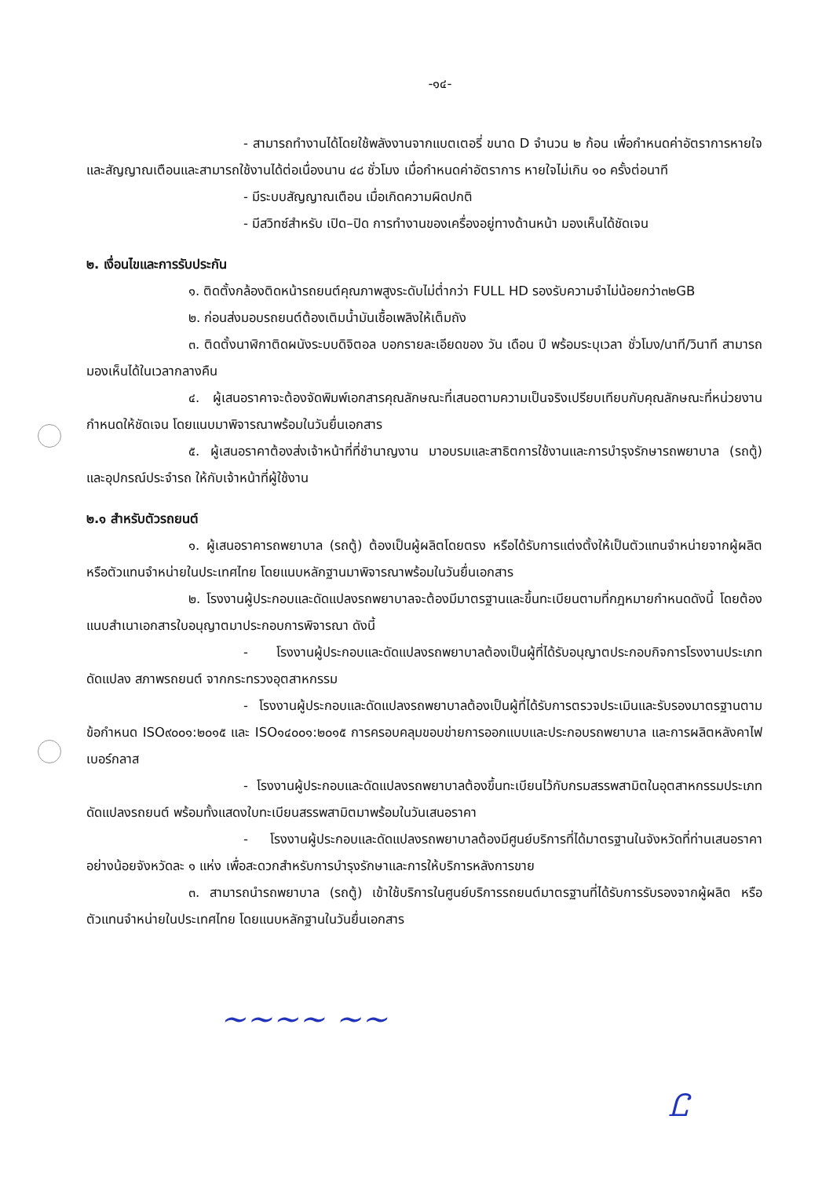-๑๔-
- สามารถทำงานได้โดยใช้พลังงานจากแบตเตอรี่ ขนาด D จำนวน ๒ ก้อน เพื่อกำหนดค่าอัตราการหายใจและสัญญาณเตือนและสามารถใช้งานได้ต่อเนื่องนาน ๔๘ ชั่วโมง เมื่อกำหนดค่าอัตราการ หายใจไม่เกิน ๑๐ ครั้งต่อนาที
- มีระบบสัญญาณเตือน เมื่อเกิดความผิดปกติ
- มีสวิทซ์สำหรับ เปิด–ปิด การทำงานของเครื่องอยู่ทางด้านหน้า มองเห็นได้ชัดเจน
๒. เงื่อนไขและการรับประกัน
๑. ติดตั้งกล้องติดหน้ารถยนต์คุณภาพสูงระดับไม่ต่ำกว่า FULL HD รองรับความจำไม่น้อยกว่า๓๒GB
๒. ก่อนส่งมอบรถยนต์ต้องเติมน้ำมันเชื้อเพลิงให้เต็มถัง
๓. ติดตั้งนาฬิกาติดผนังระบบดิจิตอล บอกรายละเอียดของ วัน เดือน ปี พร้อมระบุเวลา ชั่วโมง/นาที/วินาที สามารถมองเห็นได้ในเวลากลางคืน
๔. ผู้เสนอราคาจะต้องจัดพิมพ์เอกสารคุณลักษณะที่เสนอตามความเป็นจริงเปรียบเทียบกับคุณลักษณะที่หน่วยงานกำหนดให้ชัดเจน โดยแนบมาพิจารณาพร้อมในวันยื่นเอกสาร
๕. ผู้เสนอราคาต้องส่งเจ้าหน้าที่ที่ชำนาญงาน มาอบรมและสาธิตการใช้งานและการบำรุงรักษารถพยาบาล (รถตู้) และอุปกรณ์ประจำรถ ให้กับเจ้าหน้าที่ผู้ใช้งาน
๒.๑ สำหรับตัวรถยนต์
๑. ผู้เสนอราคารถพยาบาล (รถตู้) ต้องเป็นผู้ผลิตโดยตรง หรือได้รับการแต่งตั้งให้เป็นตัวแทนจำหน่ายจากผู้ผลิตหรือตัวแทนจำหน่ายในประเทศไทย โดยแนบหลักฐานมาพิจารณาพร้อมในวันยื่นเอกสาร
๒. โรงงานผู้ประกอบและดัดแปลงรถพยาบาลจะต้องมีมาตรฐานและขึ้นทะเบียนตามที่กฎหมายกำหนดดังนี้ โดยต้องแนบสำเนาเอกสารใบอนุญาตมาประกอบการพิจารณา ดังนี้
- โรงงานผู้ประกอบและดัดแปลงรถพยาบาลต้องเป็นผู้ที่ได้รับอนุญาตประกอบกิจการโรงงานประเภทดัดแปลง สภาพรถยนต์ จากกระทรวงอุตสาหกรรม
- โรงงานผู้ประกอบและดัดแปลงรถพยาบาลต้องเป็นผู้ที่ได้รับการตรวจประเมินและรับรองมาตรฐานตามข้อกำหนด ISO๙๐๐๑:๒๐๑๕ และ ISO๑๔๐๐๑:๒๐๑๕ การครอบคลุมขอบข่ายการออกแบบและประกอบรถพยาบาล และการผลิตหลังคาไฟเบอร์กลาส
- โรงงานผู้ประกอบและดัดแปลงรถพยาบาลต้องขึ้นทะเบียนไว้กับกรมสรรพสามิตในอุตสาหกรรมประเภทดัดแปลงรถยนต์ พร้อมทั้งแสดงใบทะเบียนสรรพสามิตมาพร้อมในวันเสนอราคา
- โรงงานผู้ประกอบและดัดแปลงรถพยาบาลต้องมีศูนย์บริการที่ได้มาตรฐานในจังหวัดที่ท่านเสนอราคาอย่างน้อยจังหวัดละ ๑ แห่ง เพื่อสะดวกสำหรับการบำรุงรักษาและการให้บริการหลังการขาย
๓. สามารถนำรถพยาบาล (รถตู้) เข้าใช้บริการในศูนย์บริการรถยนต์มาตรฐานที่ได้รับการรับรองจากผู้ผลิต หรือตัวแทนจำหน่ายในประเทศไทย โดยแนบหลักฐานในวันยื่นเอกสาร
~~~~ ~~
Ꮭ